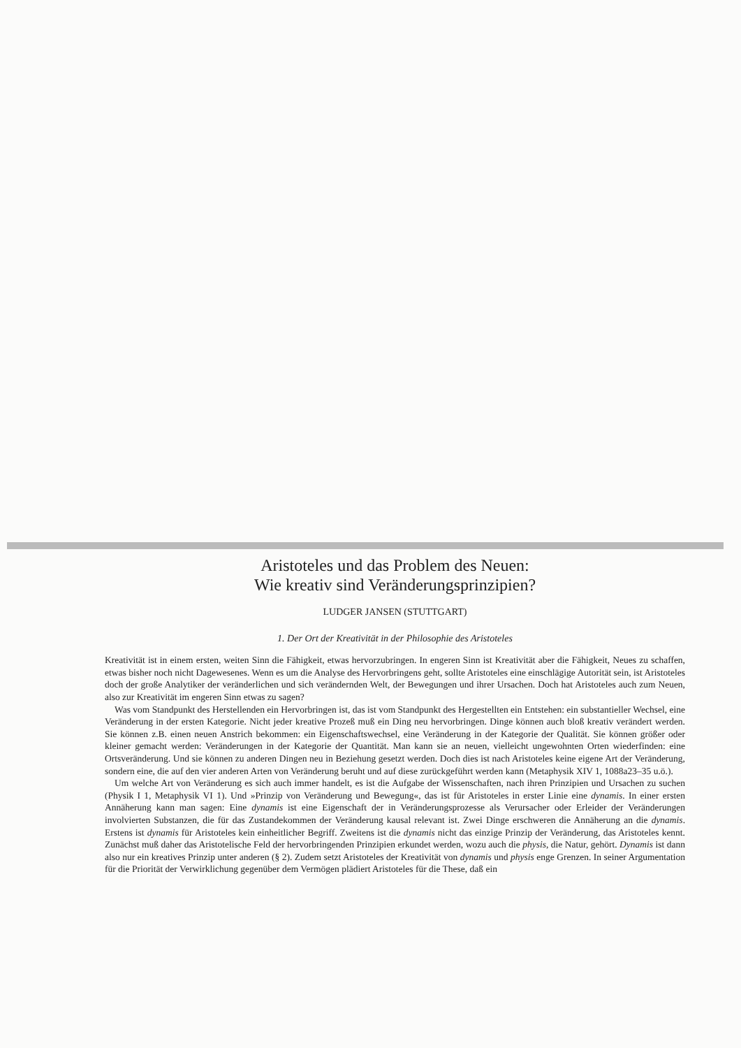Aristoteles und das Problem des Neuen:
Wie kreativ sind Veränderungsprinzipien?
LUDGER JANSEN (STUTTGART)
1. Der Ort der Kreativität in der Philosophie des Aristoteles
Kreativität ist in einem ersten, weiten Sinn die Fähigkeit, etwas hervorzubringen. In engeren Sinn ist Kreativität aber die Fähigkeit, Neues zu schaffen, etwas bisher noch nicht Dagewesenes. Wenn es um die Analyse des Hervorbringens geht, sollte Aristoteles eine einschlägige Autorität sein, ist Aristoteles doch der große Analytiker der veränderlichen und sich verändernden Welt, der Bewegungen und ihrer Ursachen. Doch hat Aristoteles auch zum Neuen, also zur Kreativität im engeren Sinn etwas zu sagen?
Was vom Standpunkt des Herstellenden ein Hervorbringen ist, das ist vom Standpunkt des Hergestellten ein Entstehen: ein substantieller Wechsel, eine Veränderung in der ersten Kategorie. Nicht jeder kreative Prozeß muß ein Ding neu hervorbringen. Dinge können auch bloß kreativ verändert werden. Sie können z.B. einen neuen Anstrich bekommen: ein Eigenschaftswechsel, eine Veränderung in der Kategorie der Qualität. Sie können größer oder kleiner gemacht werden: Veränderungen in der Kategorie der Quantität. Man kann sie an neuen, vielleicht ungewohnten Orten wiederfinden: eine Ortsveränderung. Und sie können zu anderen Dingen neu in Beziehung gesetzt werden. Doch dies ist nach Aristoteles keine eigene Art der Veränderung, sondern eine, die auf den vier anderen Arten von Veränderung beruht und auf diese zurückgeführt werden kann (Metaphysik XIV 1, 1088a23–35 u.ö.).
Um welche Art von Veränderung es sich auch immer handelt, es ist die Aufgabe der Wissenschaften, nach ihren Prinzipien und Ursachen zu suchen (Physik I 1, Metaphysik VI 1). Und »Prinzip von Veränderung und Bewegung«, das ist für Aristoteles in erster Linie eine dynamis. In einer ersten Annäherung kann man sagen: Eine dynamis ist eine Eigenschaft der in Veränderungsprozesse als Verursacher oder Erleider der Veränderungen involvierten Substanzen, die für das Zustandekommen der Veränderung kausal relevant ist. Zwei Dinge erschweren die Annäherung an die dynamis. Erstens ist dynamis für Aristoteles kein einheitlicher Begriff. Zweitens ist die dynamis nicht das einzige Prinzip der Veränderung, das Aristoteles kennt. Zunächst muß daher das Aristotelische Feld der hervorbringenden Prinzipien erkundet werden, wozu auch die physis, die Natur, gehört. Dynamis ist dann also nur ein kreatives Prinzip unter anderen (§ 2). Zudem setzt Aristoteles der Kreativität von dynamis und physis enge Grenzen. In seiner Argumentation für die Priorität der Verwirklichung gegenüber dem Vermögen plädiert Aristoteles für die These, daß ein